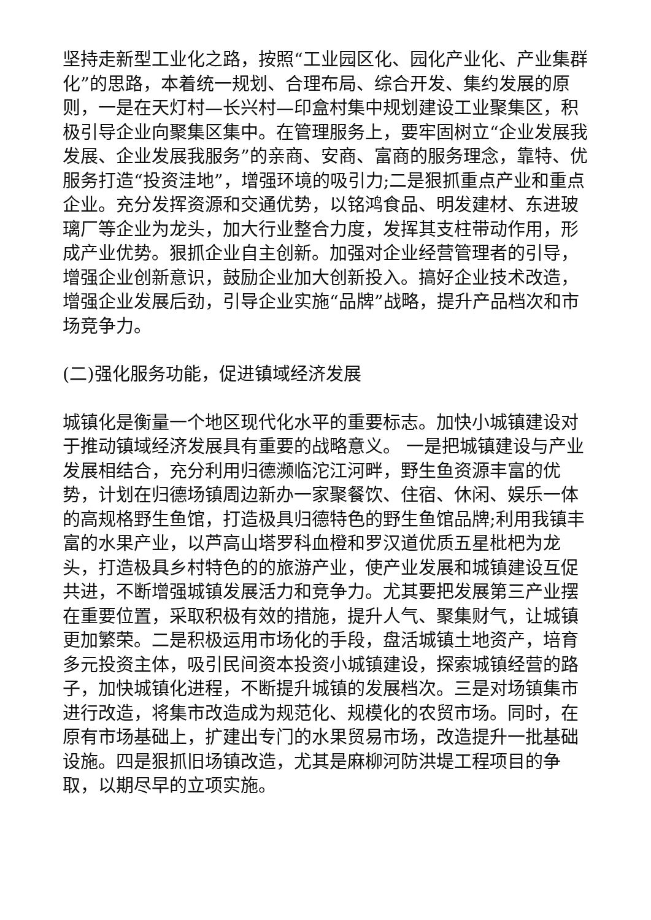坚持走新型工业化之路，按照“工业园区化、园化产业化、产业集群化”的思路，本着统一规划、合理布局、综合开发、集约发展的原则，一是在天灯村—长兴村—印盒村集中规划建设工业聚集区，积极引导企业向聚集区集中。在管理服务上，要牢固树立“企业发展我发展、企业发展我服务”的亲商、安商、富商的服务理念，靠特、优服务打造“投资洼地”，增强环境的吸引力;二是狠抓重点产业和重点企业。充分发挥资源和交通优势，以铭鸿食品、明发建材、东进玻璃厂等企业为龙头，加大行业整合力度，发挥其支柱带动作用，形成产业优势。狠抓企业自主创新。加强对企业经营管理者的引导，增强企业创新意识，鼓励企业加大创新投入。搞好企业技术改造，增强企业发展后劲，引导企业实施“品牌”战略，提升产品档次和市场竞争力。
(二)强化服务功能，促进镇域经济发展
城镇化是衡量一个地区现代化水平的重要标志。加快小城镇建设对于推动镇域经济发展具有重要的战略意义。 一是把城镇建设与产业发展相结合，充分利用归德濒临沱江河畔，野生鱼资源丰富的优势，计划在归德场镇周边新办一家聚餐饮、住宿、休闲、娱乐一体的高规格野生鱼馆，打造极具归德特色的野生鱼馆品牌;利用我镇丰富的水果产业，以芦高山塔罗科血橙和罗汉道优质五星枇杷为龙头，打造极具乡村特色的的旅游产业，使产业发展和城镇建设互促共进，不断增强城镇发展活力和竞争力。尤其要把发展第三产业摆在重要位置，采取积极有效的措施，提升人气、聚集财气，让城镇更加繁荣。二是积极运用市场化的手段，盘活城镇土地资产，培育多元投资主体，吸引民间资本投资小城镇建设，探索城镇经营的路子，加快城镇化进程，不断提升城镇的发展档次。三是对场镇集市进行改造，将集市改造成为规范化、规模化的农贸市场。同时，在原有市场基础上，扩建出专门的水果贸易市场，改造提升一批基础设施。四是狠抓旧场镇改造，尤其是麻柳河防洪堤工程项目的争取，以期尽早的立项实施。